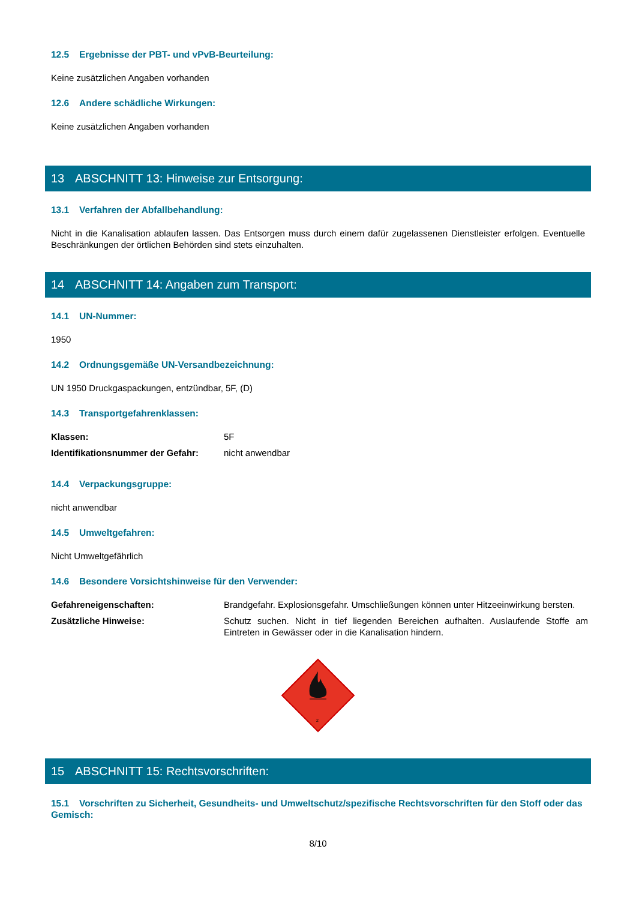12.5 Ergebnisse der PBT- und vPvB-Beurteilung:
Keine zusätzlichen Angaben vorhanden
12.6 Andere schädliche Wirkungen:
Keine zusätzlichen Angaben vorhanden
13 ABSCHNITT 13: Hinweise zur Entsorgung:
13.1 Verfahren der Abfallbehandlung:
Nicht in die Kanalisation ablaufen lassen. Das Entsorgen muss durch einem dafür zugelassenen Dienstleister erfolgen. Eventuelle Beschränkungen der örtlichen Behörden sind stets einzuhalten.
14 ABSCHNITT 14: Angaben zum Transport:
14.1 UN-Nummer:
1950
14.2 Ordnungsgemäße UN-Versandbezeichnung:
UN 1950 Druckgaspackungen, entzündbar, 5F, (D)
14.3 Transportgefahrenklassen:
| Klassen: | 5F |
| Identifikationsnummer der Gefahr: | nicht anwendbar |
14.4 Verpackungsgruppe:
nicht anwendbar
14.5 Umweltgefahren:
Nicht Umweltgefährlich
14.6 Besondere Vorsichtshinweise für den Verwender:
| Gefahreneigenschaften: | Brandgefahr. Explosionsgefahr. Umschließungen können unter Hitzeeinwirkung bersten. |
| Zusätzliche Hinweise: | Schutz suchen. Nicht in tief liegenden Bereichen aufhalten. Auslaufende Stoffe am Eintreten in Gewässer oder in die Kanalisation hindern. |
2
15 ABSCHNITT 15: Rechtsvorschriften:
15.1 Vorschriften zu Sicherheit, Gesundheits- und Umweltschutz/spezifische Rechtsvorschriften für den Stoff oder das Gemisch:
8/10